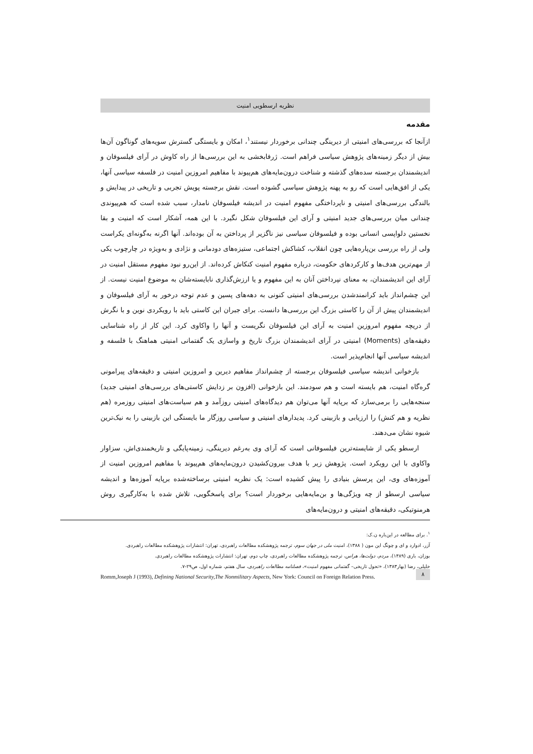نظریه ارسطویی امنیت
مقدمه
ازآنجا که بررسی‌های امنیتی از دیرینگی چندانی برخوردار نیستند<sup>۱</sup>، امکان و بایستگی گسترش سویه‌های گوناگون آن‌ها بیش از دیگر زمینه‌های پژوهش سیاسی فراهم است. ژرفابخشی به این بررسی‌ها از راه کاوش در آرای فیلسوفان و اندیشمندان برجسته سده‌های گذشته و شناخت درون‌مایه‌های هم‌پیوند با مفاهیم امروزین امنیت در فلسفه سیاسی آنها، یکی از افق‌هایی است که رو به پهنه پژوهش سیاسی گشوده است. نقش برجسته پویش تجربی و تاریخی در پیدایش و بالندگی بررسی‌های امنیتی و ناپرداختگی مفهوم امنیت در اندیشه فیلسوفان نامدار، سبب شده است که هم‌پیوندی چندانی میان بررسی‌های جدید امنیتی و آرای این فیلسوفان شکل نگیرد. با این همه، آشکار است که امنیت و بقا نخستین دلواپسی انسانی بوده و فیلسوفان سیاسی نیز ناگزیر از پرداختن به آن بوده‌اند. آنها اگرنه به‌گونه‌ای یکراست ولی از راه بررسی بن‌پاره‌هایی چون انقلاب، کشاکش اجتماعی، ستیزه‌های دودمانی و نژادی و به‌ویژه در چارچوب یکی از مهم‌ترین هدف‌ها و کارکردهای حکومت، درباره مفهوم امنیت کنکاش کرده‌اند. از این‌رو نبود مفهوم مستقل امنیت در آرای این اندیشمندان، به معنای نپرداختن آنان به این مفهوم و یا ارزش‌گذاری نابایسته‌شان به موضوع امنیت نیست. از این چشم‌انداز باید کرانمندشدن بررسی‌های امنیتی کنونی به دهه‌های پسین و عدم توجه درخور به آرای فیلسوفان و اندیشمندان پیش از آن را کاستی بزرگ این بررسی‌ها دانست. برای جبران این کاستی باید با رویکردی نوین و با نگرش از دریچه مفهوم امروزین امنیت به آرای این فیلسوفان نگریست و آنها را واکاوی کرد. این کار از راه شناسایی دقیقه‌های (Moments) امنیتی در آرای اندیشمندان بزرگ تاریخ و واسازی یک گفتمانی امنیتی هماهنگ با فلسفه و اندیشه سیاسی آنها انجام‌پذیر است.
بازخوانی اندیشه سیاسی فیلسوفان برجسته از چشم‌انداز مفاهیم دیرین و امروزین امنیتی و دقیقه‌های پیرامونی گره‌گاه امنیت، هم بایسته است و هم سودمند. این بازخوانی (افزون بر زدایش کاستی‌های بررسی‌های امنیتی جدید) سنجه‌هایی را برمی‌سازد که برپایه آنها می‌توان هم دیدگاه‌های امنیتی روزآمد و هم سیاست‌های امنیتی روزمره (هم نظریه و هم کنش) را ارزیابی و بازبینی کرد. پدیدارهای امنیتی و سیاسی روزگار ما بایستگی این بازبینی را به نیک‌ترین شیوه نشان می‌دهند.
ارسطو یکی از شایسته‌ترین فیلسوفانی است که آرای وی به‌رغم دیرینگی، زمینه‌پایگی و تاریخمندی‌اش، سزاوار واکاوی با این رویکرد است. پژوهش زیر با هدف بیرون‌کشیدن درون‌مایه‌های هم‌پیوند با مفاهیم امروزین امنیت از آموزه‌های وی، این پرسش بنیادی را پیش کشیده است: یک نظریه امنیتی برساخته‌شده برپایه آموزه‌ها و اندیشه سیاسی ارسطو از چه ویژگی‌ها و بن‌مایه‌هایی برخوردار است؟ برای پاسخگویی، تلاش شده با به‌کارگیری روش هرمنوتیکی، دقیقه‌های امنیتی و درون‌مایه‌های
<sup>۱</sup>. برای مطالعه در این‌باره ن.ک:
آزر، ادوارد و ای و چونگ این مون ( ۱۳۸۸)، امنیت ملی در جهان سوم، ترجمه پژوهشکده مطالعات راهبردی، تهران: انتشارات پژوهشکده مطالعات راهبردی.
بوزان، باری (۱۳۸۹)، مردم، دولت‌ها، هراس، ترجمه پژوهشکده مطالعات راهبردی، چاپ دوم، تهران: انتشارات پژوهشکده مطالعات راهبردی.
خلیلی، رضا (بهار۱۳۸۳)، «تحول تاریخی– گفتمانی مفهوم امنیت»، فصلنامه مطالعات راهبردی، سال هفتم، شماره اول، ص۲۹-۷.
Romm,Joseph J (1993), Defining National Security,The Nonmilitary Aspects, New York: Council on Foreign Relation Press.
۸